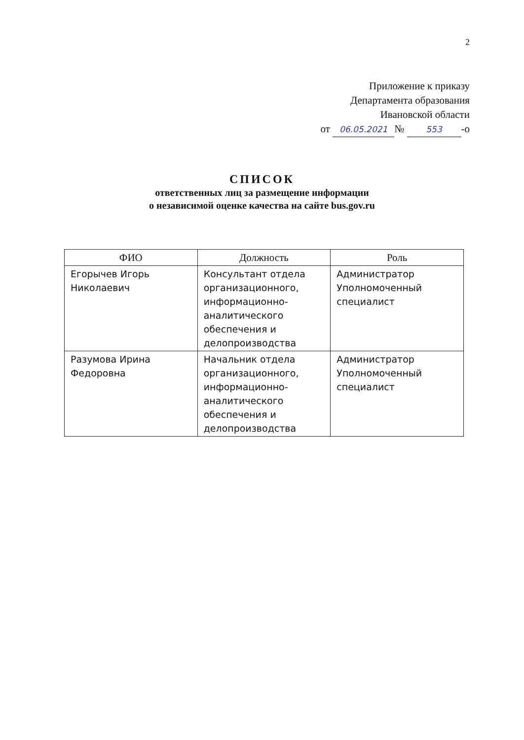2
Приложение к приказу
Департамента образования
Ивановской области
от 06.05.2021 № 553 -о
СПИСОК
ответственных лиц за размещение информации
о независимой оценке качества на сайте bus.gov.ru
| ФИО | Должность | Роль |
| --- | --- | --- |
| Егорычев Игорь Николаевич | Консультант отдела организационного, информационно-аналитического обеспечения и делопроизводства | Администратор Уполномоченный специалист |
| Разумова Ирина Федоровна | Начальник отдела организационного, информационно-аналитического обеспечения и делопроизводства | Администратор Уполномоченный специалист |